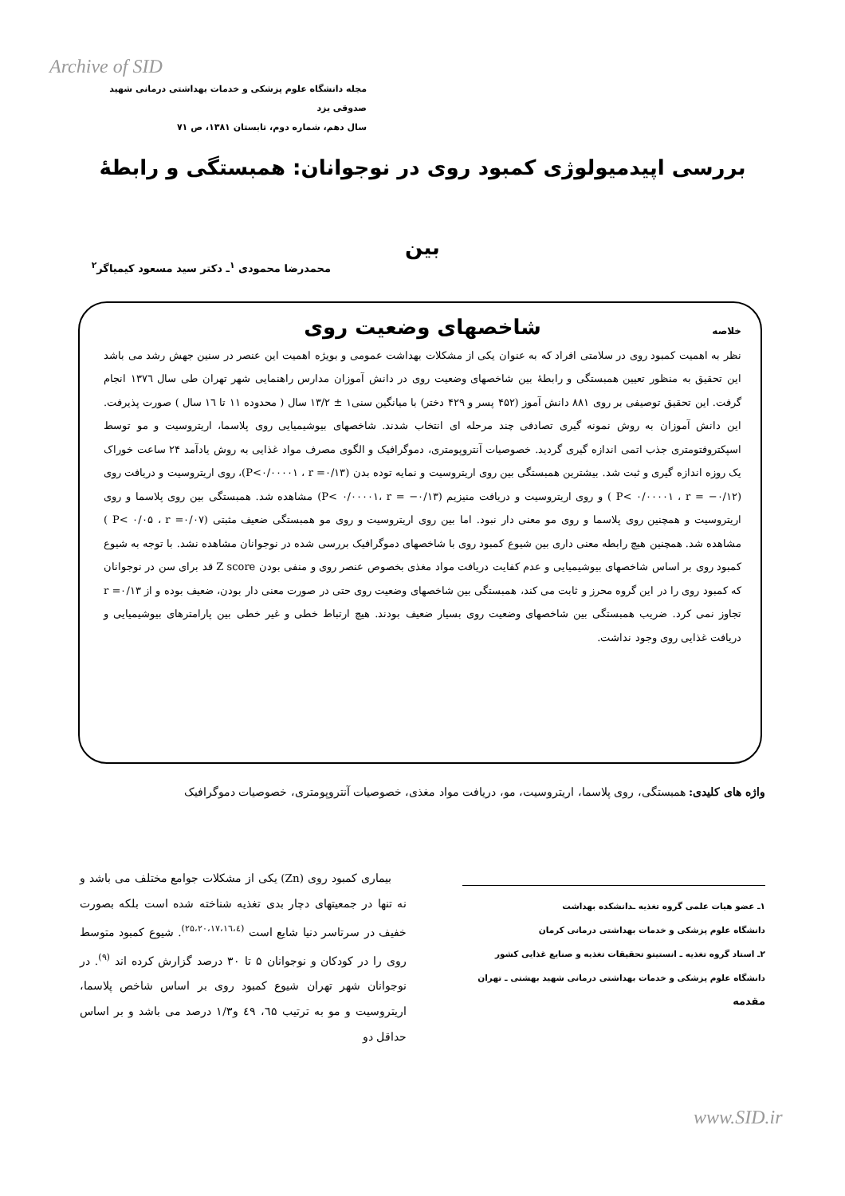Archive of SID
مجله دانشگاه علوم پزشکی و خدمات بهداشتی درمانی شهید صدوقی یزد
سال دهم، شماره دوم، تابستان ۱۳۸۱، ص ۷۱
بررسی اپیدمیولوژی کمبود روی در نوجوانان: همبستگی و رابطۀ بین
شاخصهای وضعیت روی
محمدرضا محمودی <sup>۱</sup>ـ دکتر سید مسعود کیمیاگر<sup>۲</sup>
خلاصه
نظر به اهمیت کمبود روی در سلامتی افراد که به عنوان یکی از مشکلات بهداشت عمومی و بویژه اهمیت این عنصر در سنین جهش رشد می باشد این تحقیق به منظور تعیین همبستگی و رابطۀ بین شاخصهای وضعیت روی در دانش آموزان مدارس راهنمایی شهر تهران طی سال ۱۳۷٦ انجام گرفت. این تحقیق توصیفی بر روی ۸۸۱ دانش آموز (۴۵۲ پسر و ۴۲۹ دختر) با میانگین سنی۱ ± ۱۳/۲ سال ( محدوده ۱۱ تا ۱٦ سال ) صورت پذیرفت. این دانش آموزان به روش نمونه گیری تصادفی چند مرحله ای انتخاب شدند. شاخصهای بیوشیمیایی روی پلاسما، اریتروسیت و مو توسط اسپکتروفتومتری جذب اتمی اندازه گیری گردید. خصوصیات آنتروپومتری، دموگرافیک و الگوی مصرف مواد غذایی به روش یادآمد ۲۴ ساعت خوراک یک روزه اندازه گیری و ثبت شد. بیشترین همبستگی بین روی اریتروسیت و نمایه توده بدن (P<۰/۰۰۰۰۱ ، r =۰/۱۳)، روی اریتروسیت و دریافت روی (P< ۰/۰۰۰۰۱ ، r = −۰/۱۲ ) و روی اریتروسیت و دریافت منیزیم (P< ۰/۰۰۰۰۱، r = −۰/۱۳) مشاهده شد. همبستگی بین روی پلاسما و روی اریتروسیت و همچنین روی پلاسما و روی مو معنی دار نبود. اما بین روی اریتروسیت و روی مو همبستگی ضعیف مثبتی (P< ۰/۰۵ ، r =۰/۰۷ ) مشاهده شد. همچنین هیچ رابطه معنی داری بین شیوع کمبود روی با شاخصهای دموگرافیک بررسی شده در نوجوانان مشاهده نشد. با توجه به شیوع کمبود روی بر اساس شاخصهای بیوشیمیایی و عدم کفایت دریافت مواد مغذی بخصوص عنصر روی و منفی بودن Z score قد برای سن در نوجوانان که کمبود روی را در این گروه محرز و ثابت می کند، همبستگی بین شاخصهای وضعیت روی حتی در صورت معنی دار بودن، ضعیف بوده و از r =۰/۱۳ تجاوز نمی کرد. ضریب همبستگی بین شاخصهای وضعیت روی بسیار ضعیف بودند. هیچ ارتباط خطی و غیر خطی بین پارامترهای بیوشیمیایی و دریافت غذایی روی وجود نداشت.
واژه های کلیدی: همبستگی، روی پلاسما، اریتروسیت، مو، دریافت مواد مغذی، خصوصیات آنتروپومتری، خصوصیات دموگرافیک
۱ـ عضو هیات علمی گروه تغذیه ـدانشکده بهداشت
دانشگاه علوم پزشکی و خدمات بهداشتی درمانی کرمان
۲ـ استاد گروه تغذیه ـ انستیتو تحقیقات تغذیه و صنایع غذایی کشور
دانشگاه علوم پزشکی و خدمات بهداشتی درمانی شهید بهشتی ـ تهران
مقدمه
بیماری کمبود روی (Zn) یکی از مشکلات جوامع مختلف می باشد و نه تنها در جمعیتهای دچار بدی تغذیه شناخته شده است بلکه بصورت خفیف در سرتاسر دنیا شایع است <sup>(۲۵،۲۰،۱۷،۱٦،٤)</sup>. شیوع کمبود متوسط روی را در کودکان و نوجوانان ۵ تا ۳۰ درصد گزارش کرده اند <sup>(۹)</sup>. در نوجوانان شهر تهران شیوع کمبود روی بر اساس شاخص پلاسما، اریتروسیت و مو به ترتیب ٦۵، ٤۹ و۱/۳ درصد می باشد و بر اساس حداقل دو
www.SID.ir